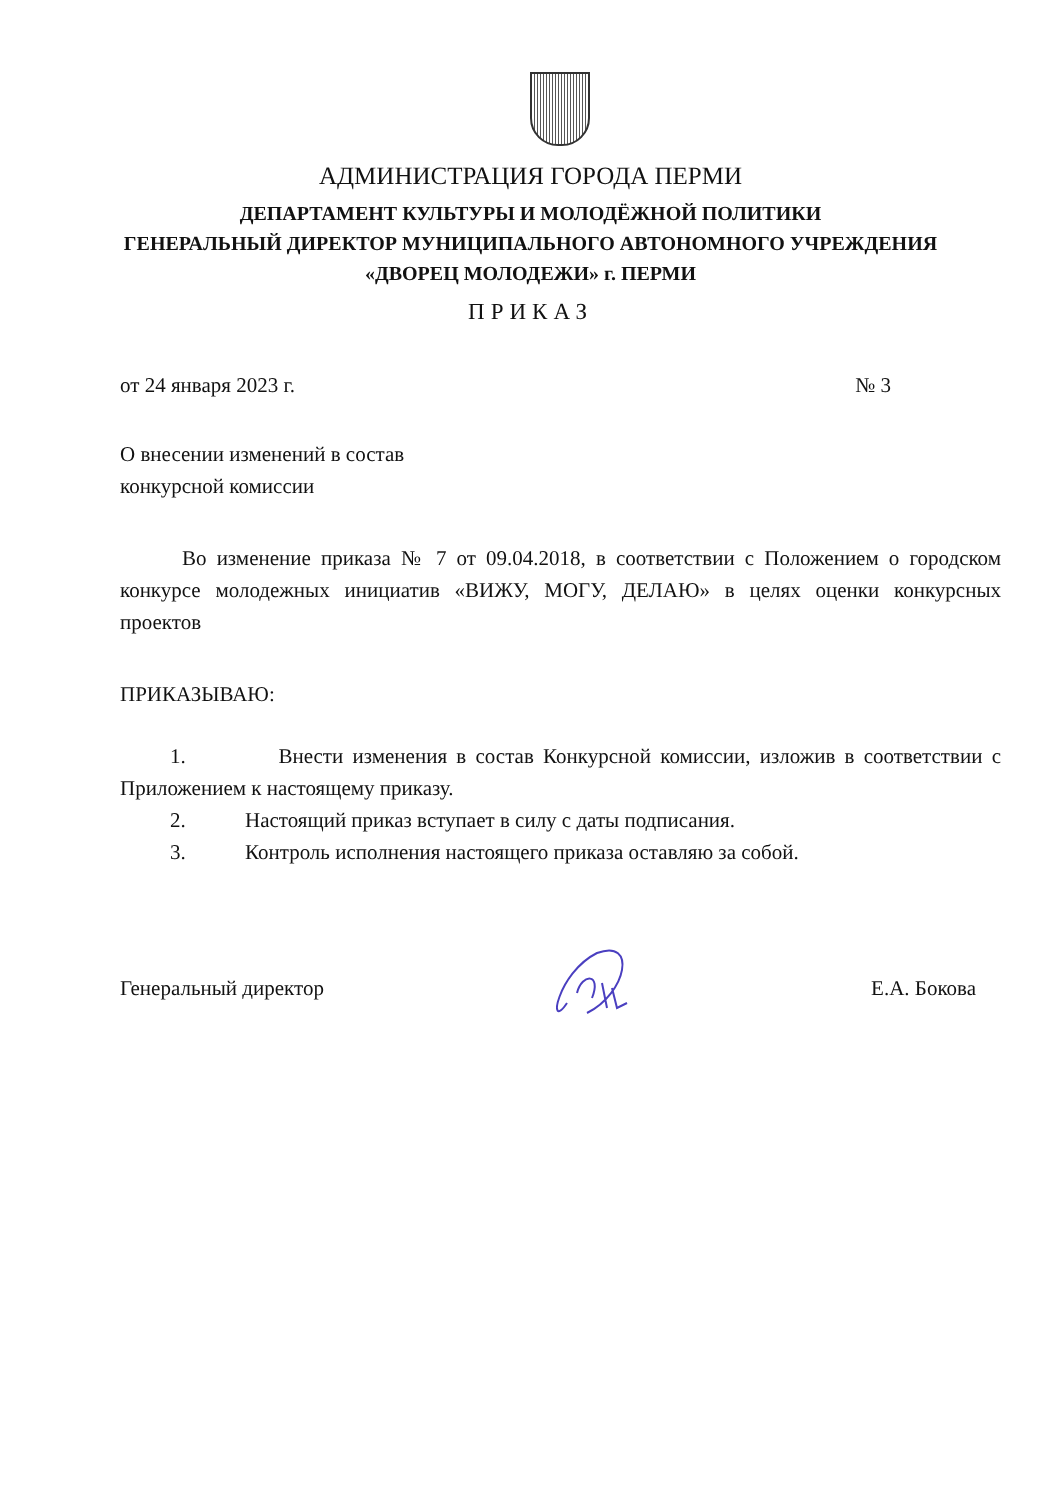АДМИНИСТРАЦИЯ ГОРОДА ПЕРМИ
ДЕПАРТАМЕНТ КУЛЬТУРЫ И МОЛОДЁЖНОЙ ПОЛИТИКИ
ГЕНЕРАЛЬНЫЙ ДИРЕКТОР МУНИЦИПАЛЬНОГО АВТОНОМНОГО УЧРЕЖДЕНИЯ
«ДВОРЕЦ МОЛОДЕЖИ» г. ПЕРМИ
ПРИКАЗ
от 24 января 2023 г. № 3
О внесении изменений в состав
конкурсной комиссии
Во изменение приказа № 7 от 09.04.2018, в соответствии с Положением о городском конкурсе молодежных инициатив «ВИЖУ, МОГУ, ДЕЛАЮ» в целях оценки конкурсных проектов
ПРИКАЗЫВАЮ:
1. Внести изменения в состав Конкурсной комиссии, изложив в соответствии с Приложением к настоящему приказу.
2. Настоящий приказ вступает в силу с даты подписания.
3. Контроль исполнения настоящего приказа оставляю за собой.
Генеральный директор Е.А. Бокова